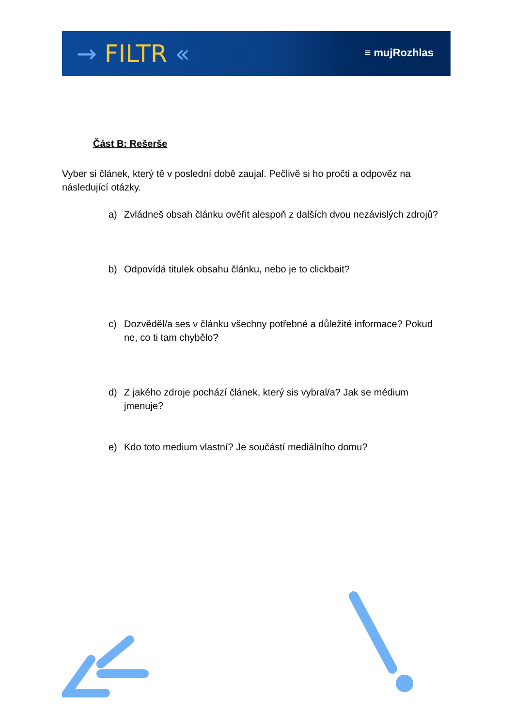→ FILTR « ≡ mujRozhlas
Část B: Rešerše
Vyber si článek, který tě v poslední době zaujal. Pečlivě si ho pročti a odpověz na následující otázky.
a) Zvládneš obsah článku ověřit alespoň z dalších dvou nezávislých zdrojů?
b) Odpovídá titulek obsahu článku, nebo je to clickbait?
c) Dozvěděl/a ses v článku všechny potřebné a důležité informace? Pokud ne, co ti tam chybělo?
d) Z jakého zdroje pochází článek, který sis vybral/a? Jak se médium jmenuje?
e) Kdo toto medium vlastní? Je součástí mediálního domu?